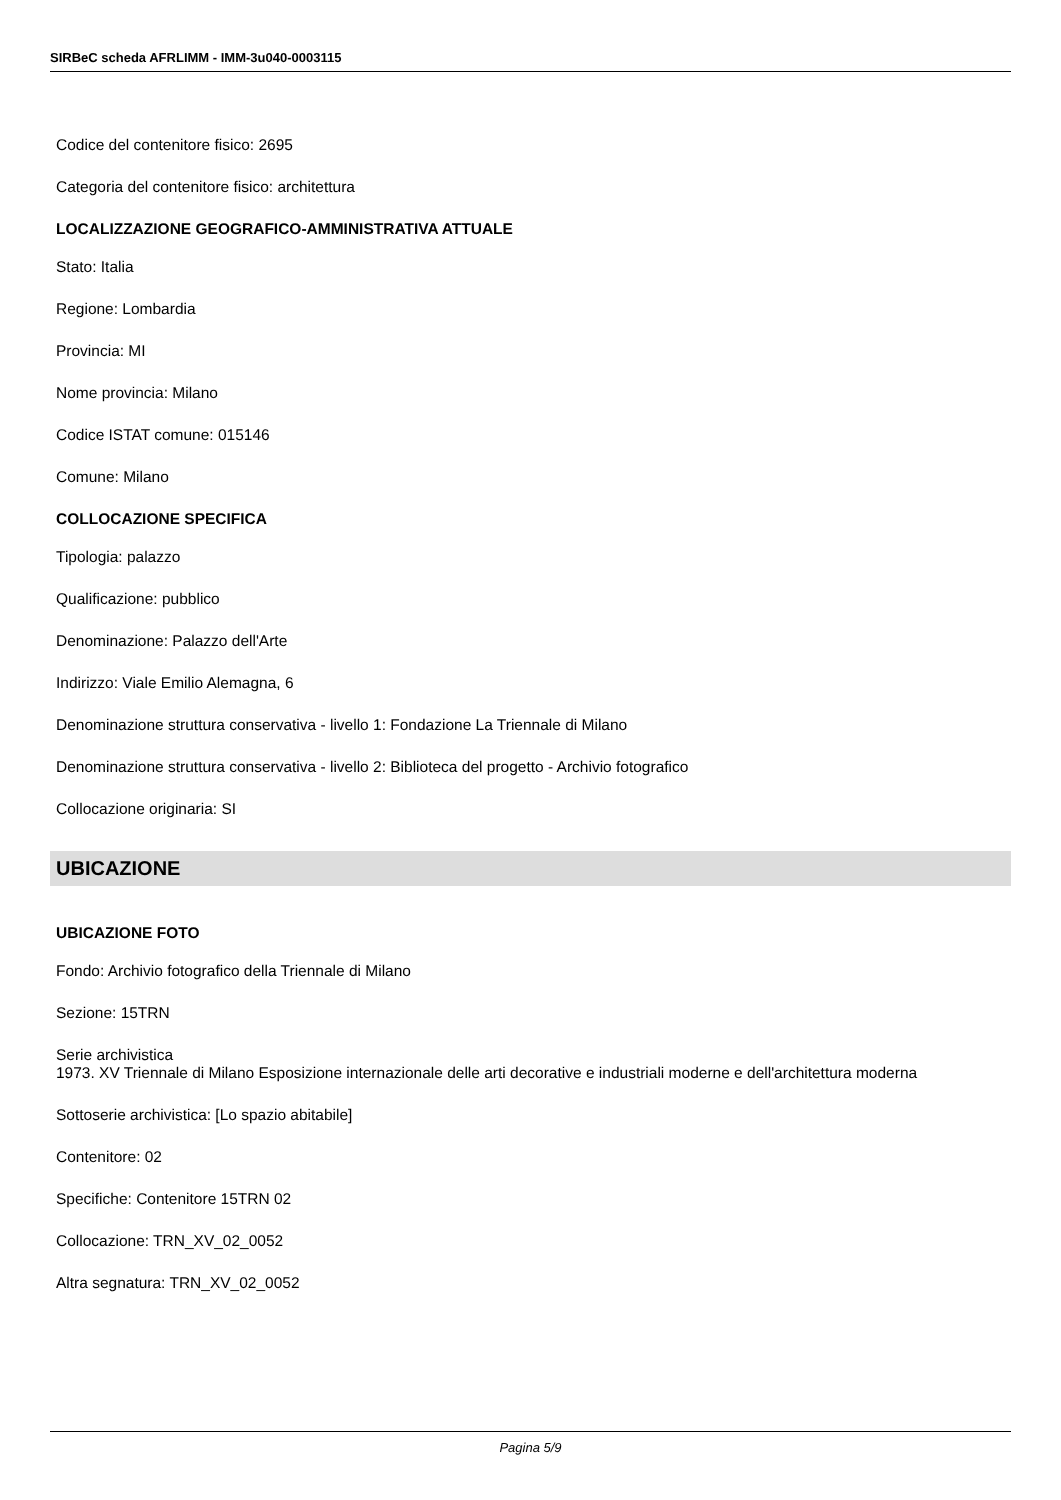SIRBeC scheda AFRLIMM - IMM-3u040-0003115
Codice del contenitore fisico: 2695
Categoria del contenitore fisico: architettura
LOCALIZZAZIONE GEOGRAFICO-AMMINISTRATIVA ATTUALE
Stato: Italia
Regione: Lombardia
Provincia: MI
Nome provincia: Milano
Codice ISTAT comune: 015146
Comune: Milano
COLLOCAZIONE SPECIFICA
Tipologia: palazzo
Qualificazione: pubblico
Denominazione: Palazzo dell'Arte
Indirizzo: Viale Emilio Alemagna, 6
Denominazione struttura conservativa - livello 1: Fondazione La Triennale di Milano
Denominazione struttura conservativa - livello 2: Biblioteca del progetto - Archivio fotografico
Collocazione originaria: SI
UBICAZIONE
UBICAZIONE FOTO
Fondo: Archivio fotografico della Triennale di Milano
Sezione: 15TRN
Serie archivistica
1973. XV Triennale di Milano Esposizione internazionale delle arti decorative e industriali moderne e dell'architettura moderna
Sottoserie archivistica: [Lo spazio abitabile]
Contenitore: 02
Specifiche: Contenitore 15TRN 02
Collocazione: TRN_XV_02_0052
Altra segnatura: TRN_XV_02_0052
Pagina 5/9